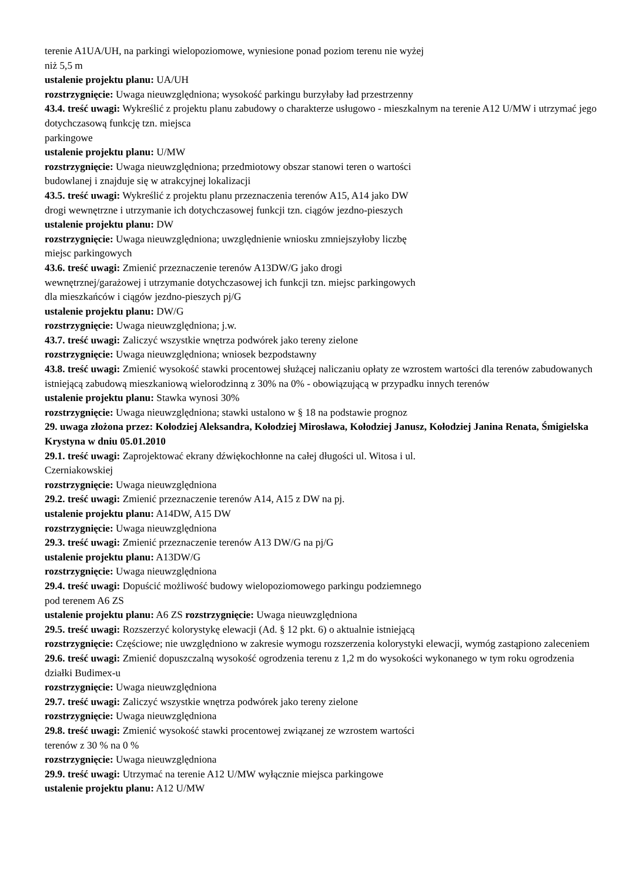terenie A1UA/UH, na parkingi wielopoziomowe, wyniesione ponad poziom terenu nie wyżej
niż 5,5 m
ustalenie projektu planu: UA/UH
rozstrzygnięcie: Uwaga nieuwzględniona; wysokość parkingu burzyłaby ład przestrzenny
43.4. treść uwagi: Wykreślić z projektu planu zabudowy o charakterze usługowo - mieszkalnym na terenie A12 U/MW i utrzymać jego dotychczasową funkcję tzn. miejsca
parkingowe
ustalenie projektu planu: U/MW
rozstrzygnięcie: Uwaga nieuwzględniona; przedmiotowy obszar stanowi teren o wartości
budowlanej i znajduje się w atrakcyjnej lokalizacji
43.5. treść uwagi: Wykreślić z projektu planu przeznaczenia terenów A15, A14 jako DW
drogi wewnętrzne i utrzymanie ich dotychczasowej funkcji tzn. ciągów jezdno-pieszych
ustalenie projektu planu: DW
rozstrzygnięcie: Uwaga nieuwzględniona; uwzględnienie wniosku zmniejszyłoby liczbę
miejsc parkingowych
43.6. treść uwagi: Zmienić przeznaczenie terenów A13DW/G jako drogi
wewnętrznej/garażowej i utrzymanie dotychczasowej ich funkcji tzn. miejsc parkingowych
dla mieszkańców i ciągów jezdno-pieszych pj/G
ustalenie projektu planu: DW/G
rozstrzygnięcie: Uwaga nieuwzględniona; j.w.
43.7. treść uwagi: Zaliczyć wszystkie wnętrza podwórek jako tereny zielone
rozstrzygnięcie: Uwaga nieuwzględniona; wniosek bezpodstawny
43.8. treść uwagi: Zmienić wysokość stawki procentowej służącej naliczaniu opłaty ze wzrostem wartości dla terenów zabudowanych istniejącą zabudową mieszkaniową wielorodzinną z 30% na 0% - obowiązującą w przypadku innych terenów
ustalenie projektu planu: Stawka wynosi 30%
rozstrzygnięcie: Uwaga nieuwzględniona; stawki ustalono w § 18 na podstawie prognoz
29. uwaga złożona przez: Kołodziej Aleksandra, Kołodziej Mirosława, Kołodziej Janusz, Kołodziej Janina Renata, Śmigielska Krystyna w dniu 05.01.2010
29.1. treść uwagi: Zaprojektować ekrany dźwiękochłonne na całej długości ul. Witosa i ul.
Czerniakowskiej
rozstrzygnięcie: Uwaga nieuwzględniona
29.2. treść uwagi: Zmienić przeznaczenie terenów A14, A15 z DW na pj.
ustalenie projektu planu: A14DW, A15 DW
rozstrzygnięcie: Uwaga nieuwzględniona
29.3. treść uwagi: Zmienić przeznaczenie terenów A13 DW/G na pj/G
ustalenie projektu planu: A13DW/G
rozstrzygnięcie: Uwaga nieuwzględniona
29.4. treść uwagi: Dopuścić możliwość budowy wielopoziomowego parkingu podziemnego
pod terenem A6 ZS
ustalenie projektu planu: A6 ZS rozstrzygnięcie: Uwaga nieuwzględniona
29.5. treść uwagi: Rozszerzyć kolorystykę elewacji (Ad. § 12 pkt. 6) o aktualnie istniejącą
rozstrzygnięcie: Częściowe; nie uwzględniono w zakresie wymogu rozszerzenia kolorystyki elewacji, wymóg zastąpiono zaleceniem
29.6. treść uwagi: Zmienić dopuszczalną wysokość ogrodzenia terenu z 1,2 m do wysokości wykonanego w tym roku ogrodzenia działki Budimex-u
rozstrzygnięcie: Uwaga nieuwzględniona
29.7. treść uwagi: Zaliczyć wszystkie wnętrza podwórek jako tereny zielone
rozstrzygnięcie: Uwaga nieuwzględniona
29.8. treść uwagi: Zmienić wysokość stawki procentowej związanej ze wzrostem wartości
terenów z 30 % na 0 %
rozstrzygnięcie: Uwaga nieuwzględniona
29.9. treść uwagi: Utrzymać na terenie A12 U/MW wyłącznie miejsca parkingowe
ustalenie projektu planu: A12 U/MW